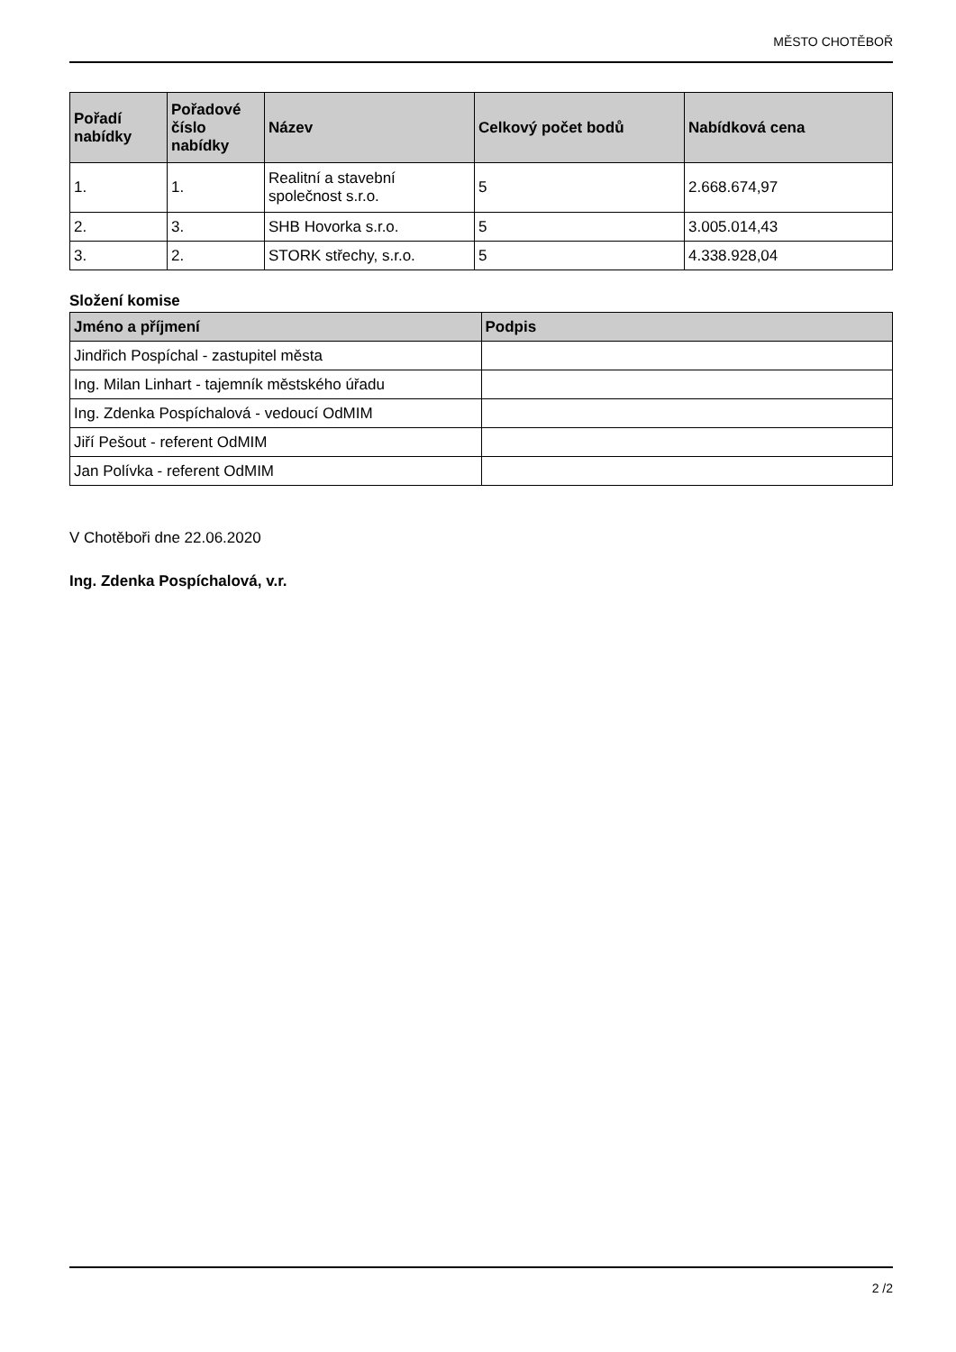MĚSTO CHOTĚBOŘ
| Pořadí nabídky | Pořadové číslo nabídky | Název | Celkový počet bodů | Nabídková cena |
| --- | --- | --- | --- | --- |
| 1. | 1. | Realitní a stavební společnost s.r.o. | 5 | 2.668.674,97 |
| 2. | 3. | SHB Hovorka s.r.o. | 5 | 3.005.014,43 |
| 3. | 2. | STORK střechy, s.r.o. | 5 | 4.338.928,04 |
Složení komise
| Jméno a příjmení | Podpis |
| --- | --- |
| Jindřich Pospíchal - zastupitel města | |
| Ing. Milan Linhart - tajemník městského úřadu | |
| Ing. Zdenka Pospíchalová - vedoucí OdMIM | |
| Jiří Pešout - referent OdMIM | |
| Jan Polívka - referent OdMIM | |
V Chotěboři dne 22.06.2020
Ing. Zdenka Pospíchalová, v.r.
2 /2